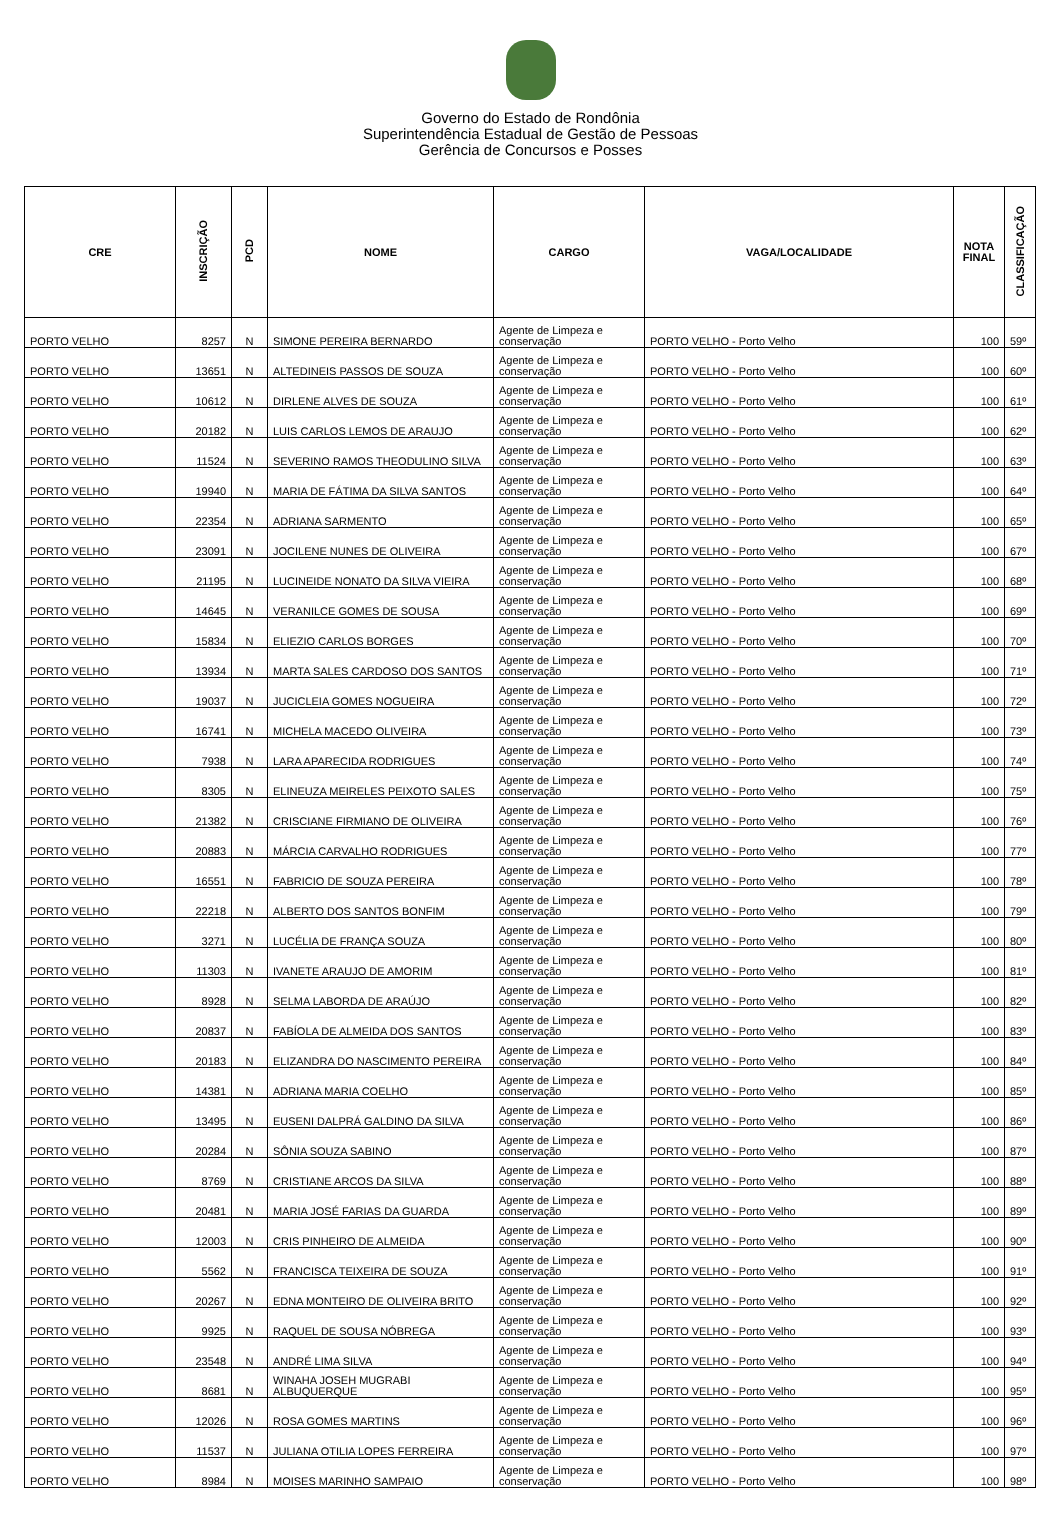Governo do Estado de Rondônia
Superintendência Estadual de Gestão de Pessoas
Gerência de Concursos e Posses
| CRE | INSCRIÇÃO | PCD | NOME | CARGO | VAGA/LOCALIDADE | NOTA FINAL | CLASSIFICAÇÃO |
| --- | --- | --- | --- | --- | --- | --- | --- |
| PORTO VELHO | 8257 | N | SIMONE PEREIRA BERNARDO | Agente de Limpeza e conservação | PORTO VELHO - Porto Velho | 100 | 59º |
| PORTO VELHO | 13651 | N | ALTEDINEIS PASSOS DE SOUZA | Agente de Limpeza e conservação | PORTO VELHO - Porto Velho | 100 | 60º |
| PORTO VELHO | 10612 | N | DIRLENE ALVES DE SOUZA | Agente de Limpeza e conservação | PORTO VELHO - Porto Velho | 100 | 61º |
| PORTO VELHO | 20182 | N | LUIS CARLOS LEMOS DE ARAUJO | Agente de Limpeza e conservação | PORTO VELHO - Porto Velho | 100 | 62º |
| PORTO VELHO | 11524 | N | SEVERINO RAMOS THEODULINO SILVA | Agente de Limpeza e conservação | PORTO VELHO - Porto Velho | 100 | 63º |
| PORTO VELHO | 19940 | N | MARIA DE FÁTIMA DA SILVA SANTOS | Agente de Limpeza e conservação | PORTO VELHO - Porto Velho | 100 | 64º |
| PORTO VELHO | 22354 | N | ADRIANA SARMENTO | Agente de Limpeza e conservação | PORTO VELHO - Porto Velho | 100 | 65º |
| PORTO VELHO | 23091 | N | JOCILENE NUNES DE OLIVEIRA | Agente de Limpeza e conservação | PORTO VELHO - Porto Velho | 100 | 67º |
| PORTO VELHO | 21195 | N | LUCINEIDE NONATO DA SILVA VIEIRA | Agente de Limpeza e conservação | PORTO VELHO - Porto Velho | 100 | 68º |
| PORTO VELHO | 14645 | N | VERANILCE GOMES DE SOUSA | Agente de Limpeza e conservação | PORTO VELHO - Porto Velho | 100 | 69º |
| PORTO VELHO | 15834 | N | ELIEZIO CARLOS BORGES | Agente de Limpeza e conservação | PORTO VELHO - Porto Velho | 100 | 70º |
| PORTO VELHO | 13934 | N | MARTA SALES CARDOSO DOS SANTOS | Agente de Limpeza e conservação | PORTO VELHO - Porto Velho | 100 | 71º |
| PORTO VELHO | 19037 | N | JUCICLEIA GOMES NOGUEIRA | Agente de Limpeza e conservação | PORTO VELHO - Porto Velho | 100 | 72º |
| PORTO VELHO | 16741 | N | MICHELA MACEDO OLIVEIRA | Agente de Limpeza e conservação | PORTO VELHO - Porto Velho | 100 | 73º |
| PORTO VELHO | 7938 | N | LARA APARECIDA RODRIGUES | Agente de Limpeza e conservação | PORTO VELHO - Porto Velho | 100 | 74º |
| PORTO VELHO | 8305 | N | ELINEUZA MEIRELES PEIXOTO SALES | Agente de Limpeza e conservação | PORTO VELHO - Porto Velho | 100 | 75º |
| PORTO VELHO | 21382 | N | CRISCIANE FIRMIANO DE OLIVEIRA | Agente de Limpeza e conservação | PORTO VELHO - Porto Velho | 100 | 76º |
| PORTO VELHO | 20883 | N | MÁRCIA CARVALHO RODRIGUES | Agente de Limpeza e conservação | PORTO VELHO - Porto Velho | 100 | 77º |
| PORTO VELHO | 16551 | N | FABRICIO DE SOUZA PEREIRA | Agente de Limpeza e conservação | PORTO VELHO - Porto Velho | 100 | 78º |
| PORTO VELHO | 22218 | N | ALBERTO DOS SANTOS BONFIM | Agente de Limpeza e conservação | PORTO VELHO - Porto Velho | 100 | 79º |
| PORTO VELHO | 3271 | N | LUCÉLIA DE FRANÇA SOUZA | Agente de Limpeza e conservação | PORTO VELHO - Porto Velho | 100 | 80º |
| PORTO VELHO | 11303 | N | IVANETE ARAUJO DE AMORIM | Agente de Limpeza e conservação | PORTO VELHO - Porto Velho | 100 | 81º |
| PORTO VELHO | 8928 | N | SELMA LABORDA DE ARAÚJO | Agente de Limpeza e conservação | PORTO VELHO - Porto Velho | 100 | 82º |
| PORTO VELHO | 20837 | N | FABÍOLA DE ALMEIDA DOS SANTOS | Agente de Limpeza e conservação | PORTO VELHO - Porto Velho | 100 | 83º |
| PORTO VELHO | 20183 | N | ELIZANDRA DO NASCIMENTO PEREIRA | Agente de Limpeza e conservação | PORTO VELHO - Porto Velho | 100 | 84º |
| PORTO VELHO | 14381 | N | ADRIANA MARIA COELHO | Agente de Limpeza e conservação | PORTO VELHO - Porto Velho | 100 | 85º |
| PORTO VELHO | 13495 | N | EUSENI DALPRÁ GALDINO DA SILVA | Agente de Limpeza e conservação | PORTO VELHO - Porto Velho | 100 | 86º |
| PORTO VELHO | 20284 | N | SÔNIA SOUZA SABINO | Agente de Limpeza e conservação | PORTO VELHO - Porto Velho | 100 | 87º |
| PORTO VELHO | 8769 | N | CRISTIANE ARCOS DA SILVA | Agente de Limpeza e conservação | PORTO VELHO - Porto Velho | 100 | 88º |
| PORTO VELHO | 20481 | N | MARIA JOSÉ FARIAS DA GUARDA | Agente de Limpeza e conservação | PORTO VELHO - Porto Velho | 100 | 89º |
| PORTO VELHO | 12003 | N | CRIS PINHEIRO DE ALMEIDA | Agente de Limpeza e conservação | PORTO VELHO - Porto Velho | 100 | 90º |
| PORTO VELHO | 5562 | N | FRANCISCA TEIXEIRA DE SOUZA | Agente de Limpeza e conservação | PORTO VELHO - Porto Velho | 100 | 91º |
| PORTO VELHO | 20267 | N | EDNA MONTEIRO DE OLIVEIRA BRITO | Agente de Limpeza e conservação | PORTO VELHO - Porto Velho | 100 | 92º |
| PORTO VELHO | 9925 | N | RAQUEL DE SOUSA NÓBREGA | Agente de Limpeza e conservação | PORTO VELHO - Porto Velho | 100 | 93º |
| PORTO VELHO | 23548 | N | ANDRÉ LIMA SILVA | Agente de Limpeza e conservação | PORTO VELHO - Porto Velho | 100 | 94º |
| PORTO VELHO | 8681 | N | WINAHA JOSEH MUGRABI ALBUQUERQUE | Agente de Limpeza e conservação | PORTO VELHO - Porto Velho | 100 | 95º |
| PORTO VELHO | 12026 | N | ROSA GOMES MARTINS | Agente de Limpeza e conservação | PORTO VELHO - Porto Velho | 100 | 96º |
| PORTO VELHO | 11537 | N | JULIANA OTILIA LOPES FERREIRA | Agente de Limpeza e conservação | PORTO VELHO - Porto Velho | 100 | 97º |
| PORTO VELHO | 8984 | N | MOISES MARINHO SAMPAIO | Agente de Limpeza e conservação | PORTO VELHO - Porto Velho | 100 | 98º |